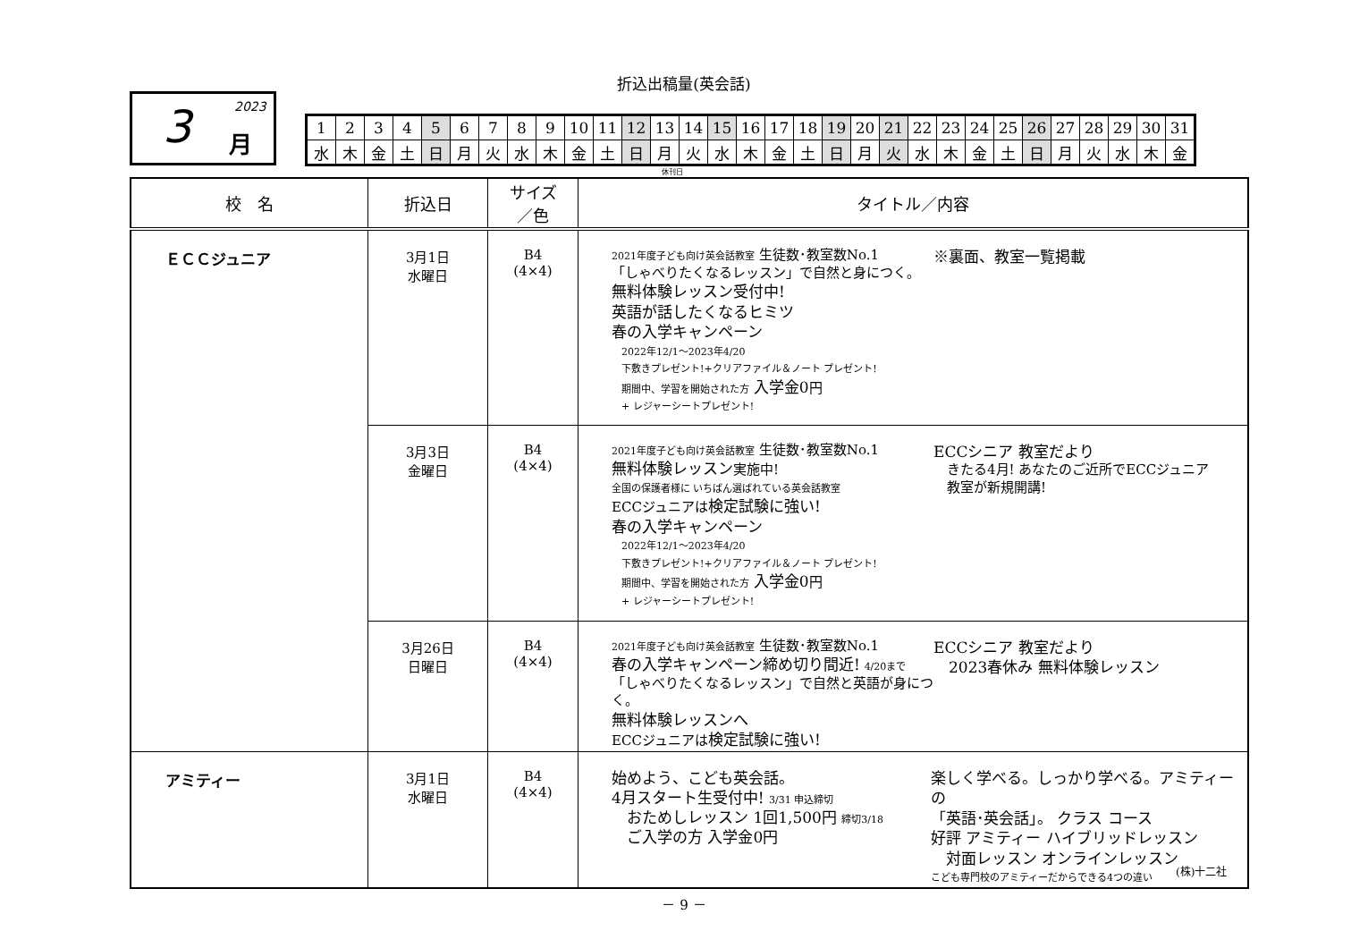折込出稿量(英会話)
3 2023
月
| 1 | 2 | 3 | 4 | 5 | 6 | 7 | 8 | 9 | 10 | 11 | 12 | 13 | 14 | 15 | 16 | 17 | 18 | 19 | 20 | 21 | 22 | 23 | 24 | 25 | 26 | 27 | 28 | 29 | 30 | 31 |
| 水 | 木 | 金 | 土 | 日 | 月 | 火 | 水 | 木 | 金 | 土 | 日 | 月 | 火 | 水 | 木 | 金 | 土 | 日 | 月 | 火 | 水 | 木 | 金 | 土 | 日 | 月 | 火 | 水 | 木 | 金 |
休刊日
| 校 名 | 折込日 | サイズ ／色 | タイトル／内容 |
| --- | --- | --- | --- |
| ＥＣＣジュニア | 3月1日 水曜日 | B4 (4×4) | 2021年度子ども向け英会話教室 生徒数･教室数No.1 「しゃべりたくなるレッスン」で自然と身につく。 無料体験レッスン受付中! 英語が話したくなるヒミツ 春の入学キャンペーン 2022年12/1～2023年4/20 下敷きプレゼント!+クリアファイル＆ノート プレゼント! 期間中、学習を開始された方 入学金0 円 + レジャーシートプレゼント! ※裏面、教室一覧掲載 |
| | 3月3日 金曜日 | B4 (4×4) | 2021年度子ども向け英会話教室 生徒数･教室数No.1 無料体験レッスン 実施中! 全国の保護者様に いちばん選ばれている英会話教室 ECCジュニアは 検定試験に強い! 春の入学キャンペーン 2022年12/1～2023年4/20 下敷きプレゼント!+クリアファイル＆ノート プレゼント! 期間中、学習を開始された方 入学金0 円 + レジャーシートプレゼント! ECCシニア 教室だより きたる4月! あなたのご近所でECCジュニア 教室が新規開講! |
| | 3月26日 日曜日 | B4 (4×4) | 2021年度子ども向け英会話教室 生徒数･教室数No.1 春の入学キャンペーン締め切り間近! 4/20まで 「しゃべりたくなるレッスン」で自然と英語が身につく。 無料体験レッスンへ ECCジュニアは 検定試験に強い! ECCシニア 教室だより 2023春休み 無料体験レッスン |
| アミティー | 3月1日 水曜日 | B4 (4×4) | 始めよう、こども英会話。 4月スタート生受付中! 3/31 申込締切 おためしレッスン 1回1,500円 締切3/18 ご入学の方 入学金0円 楽しく学べる。しっかり学べる。アミティーの 「英語･英会話」。 クラス コース 好評 アミティー ハイブリッドレッスン 対面レッスン オンラインレッスン こども専門校のアミティーだからできる4つの違い |
(株)十二社
－ 9 －